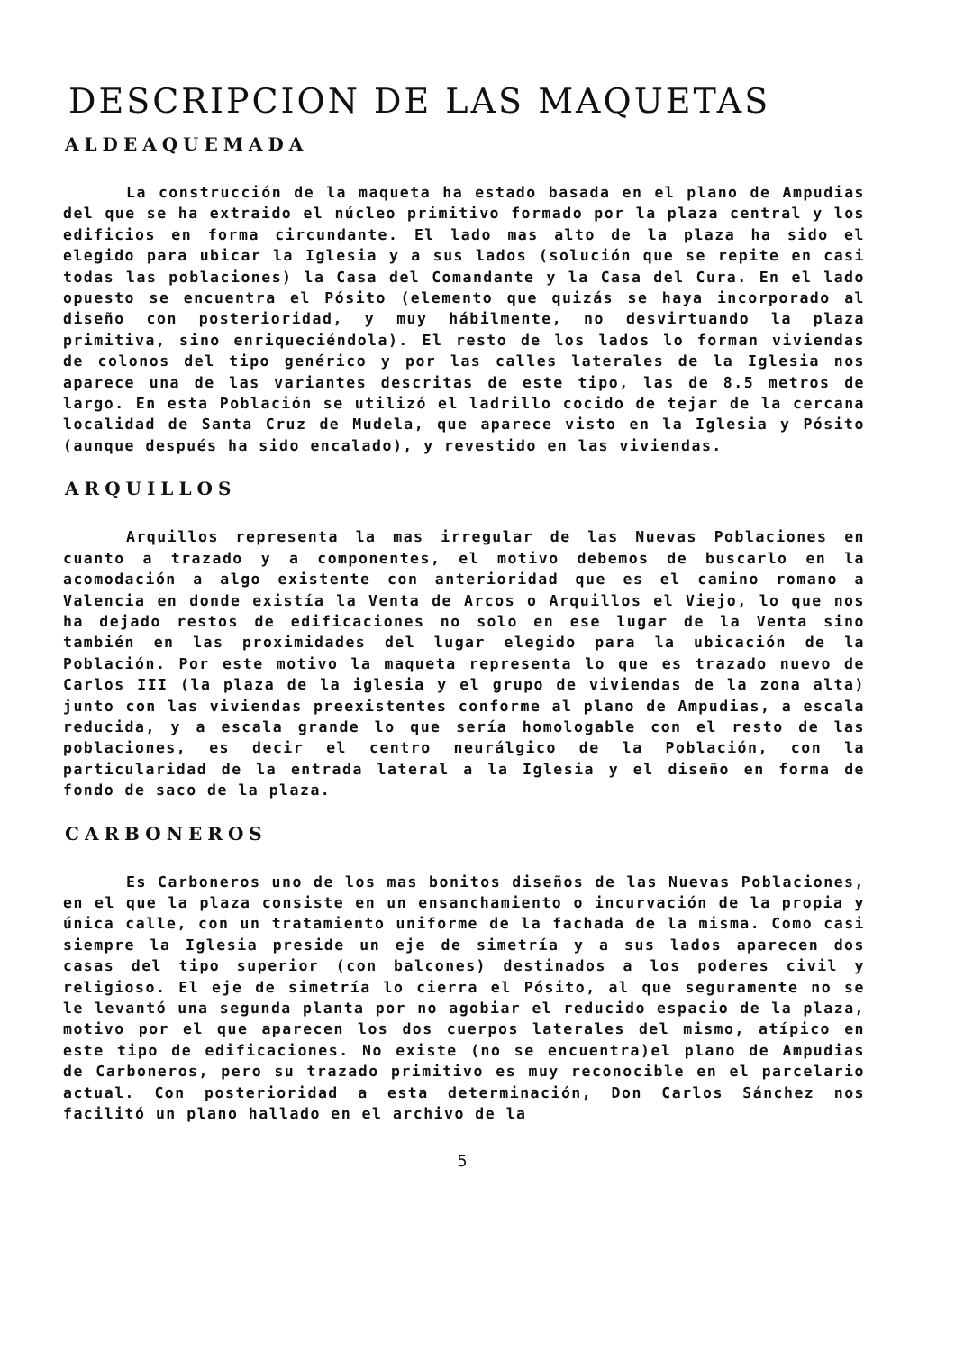DESCRIPCION DE LAS MAQUETAS
ALDEAQUEMADA
La construcción de la maqueta ha estado basada en el plano de Ampudias del que se ha extraido el núcleo primitivo formado por la plaza central y los edificios en forma circundante. El lado mas alto de la plaza ha sido el elegido para ubicar la Iglesia y a sus lados (solución que se repite en casi todas las poblaciones) la Casa del Comandante y la Casa del Cura. En el lado opuesto se encuentra el Pósito (elemento que quizás se haya incorporado al diseño con posterioridad, y muy hábilmente, no desvirtuando la plaza primitiva, sino enriqueciéndola). El resto de los lados lo forman viviendas de colonos del tipo genérico y por las calles laterales de la Iglesia nos aparece una de las variantes descritas de este tipo, las de 8.5 metros de largo. En esta Población se utilizó el ladrillo cocido de tejar de la cercana localidad de Santa Cruz de Mudela, que aparece visto en la Iglesia y Pósito (aunque después ha sido encalado), y revestido en las viviendas.
ARQUILLOS
Arquillos representa la mas irregular de las Nuevas Poblaciones en cuanto a trazado y a componentes, el motivo debemos de buscarlo en la acomodación a algo existente con anterioridad que es el camino romano a Valencia en donde existía la Venta de Arcos o Arquillos el Viejo, lo que nos ha dejado restos de edificaciones no solo en ese lugar de la Venta sino también en las proximidades del lugar elegido para la ubicación de la Población. Por este motivo la maqueta representa lo que es trazado nuevo de Carlos III (la plaza de la iglesia y el grupo de viviendas de la zona alta) junto con las viviendas preexistentes conforme al plano de Ampudias, a escala reducida, y a escala grande lo que sería homologable con el resto de las poblaciones, es decir el centro neurálgico de la Población, con la particularidad de la entrada lateral a la Iglesia y el diseño en forma de fondo de saco de la plaza.
CARBONEROS
Es Carboneros uno de los mas bonitos diseños de las Nuevas Poblaciones, en el que la plaza consiste en un ensanchamiento o incurvación de la propia y única calle, con un tratamiento uniforme de la fachada de la misma. Como casi siempre la Iglesia preside un eje de simetría y a sus lados aparecen dos casas del tipo superior (con balcones) destinados a los poderes civil y religioso. El eje de simetría lo cierra el Pósito, al que seguramente no se le levantó una segunda planta por no agobiar el reducido espacio de la plaza, motivo por el que aparecen los dos cuerpos laterales del mismo, atípico en este tipo de edificaciones. No existe (no se encuentra)el plano de Ampudias de Carboneros, pero su trazado primitivo es muy reconocible en el parcelario actual. Con posterioridad a esta determinación, Don Carlos Sánchez nos facilitó un plano hallado en el archivo de la
5